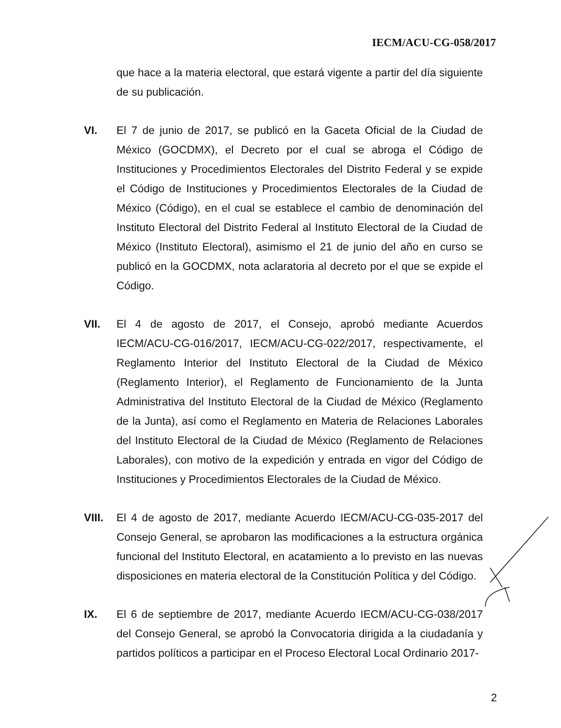IECM/ACU-CG-058/2017
que hace a la materia electoral, que estará vigente a partir del día siguiente de su publicación.
VI. El 7 de junio de 2017, se publicó en la Gaceta Oficial de la Ciudad de México (GOCDMX), el Decreto por el cual se abroga el Código de Instituciones y Procedimientos Electorales del Distrito Federal y se expide el Código de Instituciones y Procedimientos Electorales de la Ciudad de México (Código), en el cual se establece el cambio de denominación del Instituto Electoral del Distrito Federal al Instituto Electoral de la Ciudad de México (Instituto Electoral), asimismo el 21 de junio del año en curso se publicó en la GOCDMX, nota aclaratoria al decreto por el que se expide el Código.
VII. El 4 de agosto de 2017, el Consejo, aprobó mediante Acuerdos IECM/ACU-CG-016/2017, IECM/ACU-CG-022/2017, respectivamente, el Reglamento Interior del Instituto Electoral de la Ciudad de México (Reglamento Interior), el Reglamento de Funcionamiento de la Junta Administrativa del Instituto Electoral de la Ciudad de México (Reglamento de la Junta), así como el Reglamento en Materia de Relaciones Laborales del Instituto Electoral de la Ciudad de México (Reglamento de Relaciones Laborales), con motivo de la expedición y entrada en vigor del Código de Instituciones y Procedimientos Electorales de la Ciudad de México.
VIII.
El 4 de agosto de 2017, mediante Acuerdo IECM/ACU-CG-035-2017 del Consejo General, se aprobaron las modificaciones a la estructura orgánica funcional del Instituto Electoral, en acatamiento a lo previsto en las nuevas disposiciones en materia electoral de la Constitución Política y del Código.
IX. El 6 de septiembre de 2017, mediante Acuerdo IECM/ACU-CG-038/2017 del Consejo General, se aprobó la Convocatoria dirigida a la ciudadanía y partidos políticos a participar en el Proceso Electoral Local Ordinario 2017-
2